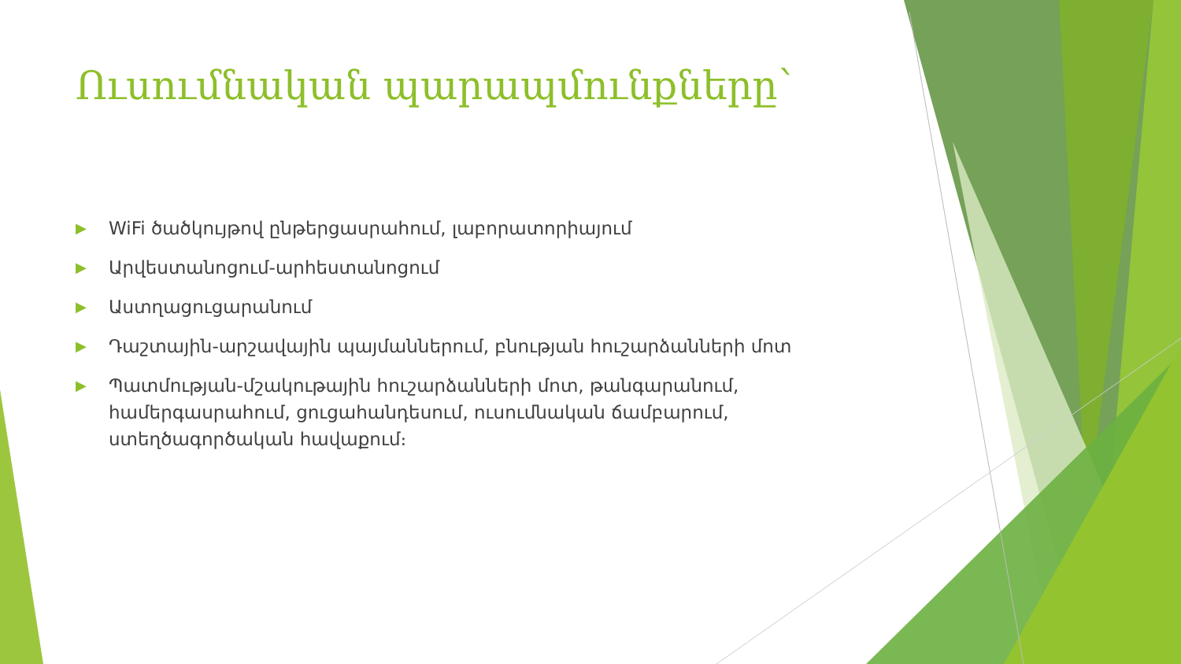Ուսումնական պարապմունքները՝
▶ WiFi ծածկույթով ընթերցասրահում, լաբորատորիայում
▶ Արվեստանոցում-արհեստանոցում
▶ Աստղացուցարանում
▶ Դաշտային-արշավային պայմաններում, բնության հուշարձանների մոտ
▶ Պատմության-մշակութային հուշարձանների մոտ, թանգարանում, համերգասրահում, ցուցահանդեսում, ուսումնական ճամբարում, ստեղծագործական հավաքում։